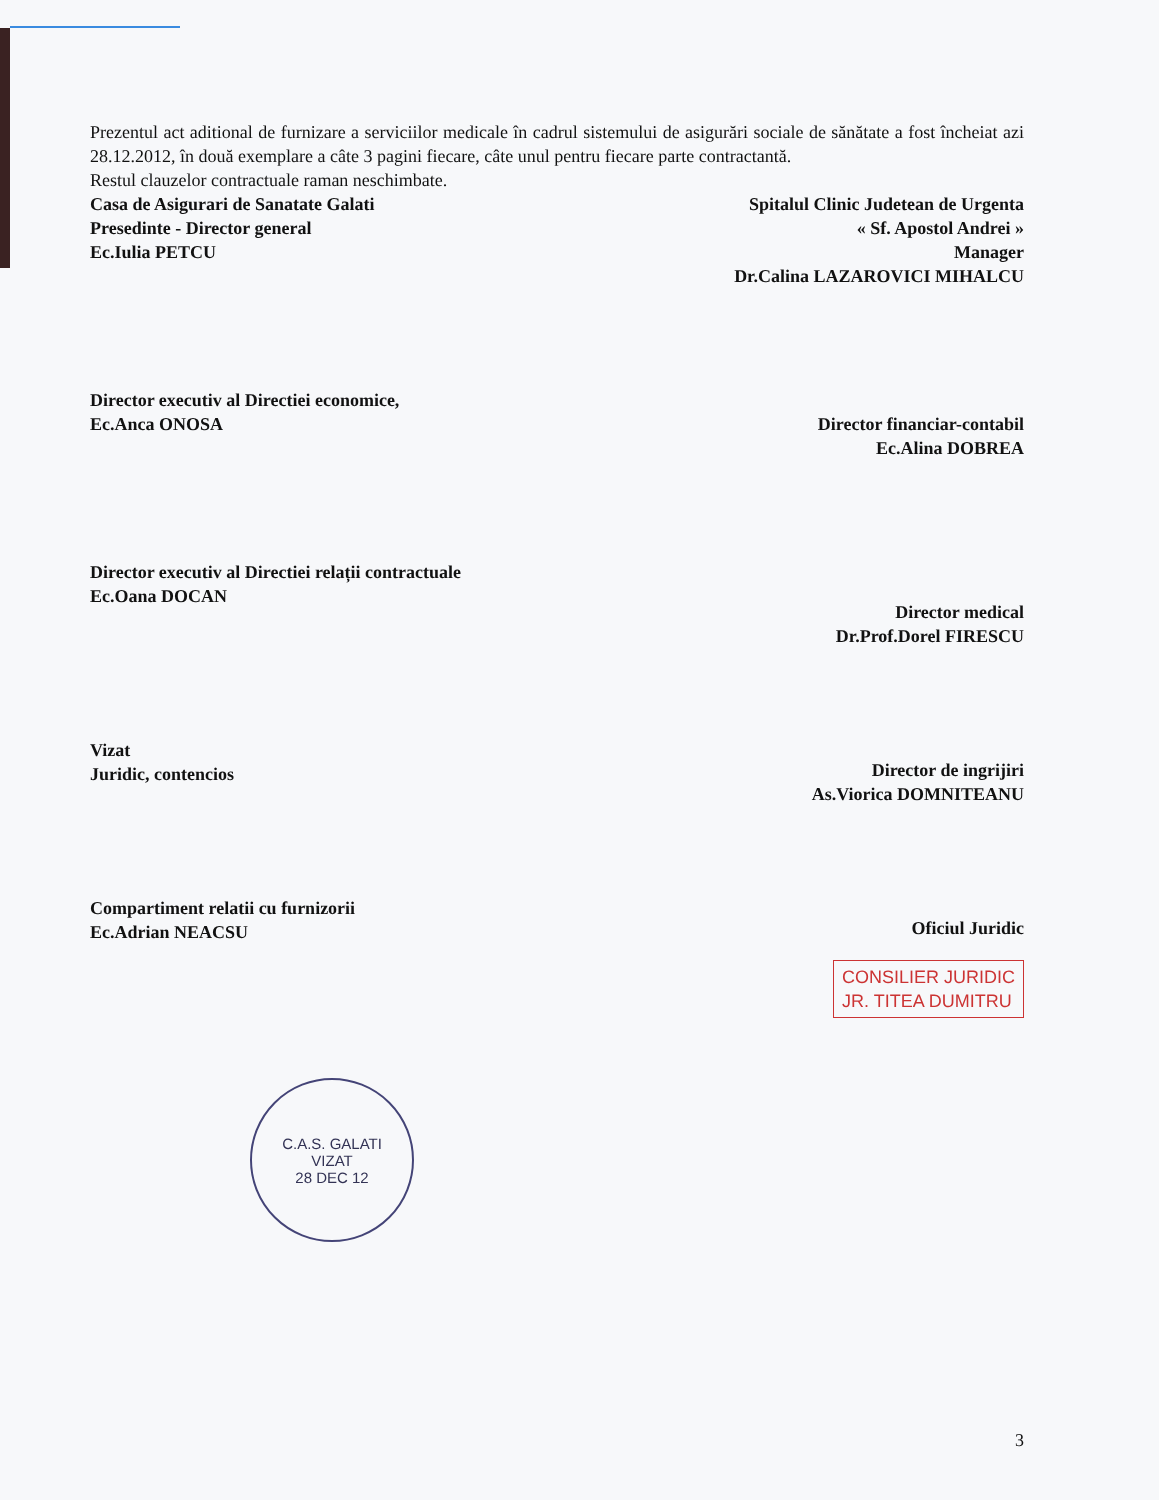Prezentul act aditional de furnizare a serviciilor medicale în cadrul sistemului de asigurări sociale de sănătate a fost încheiat azi 28.12.2012, în două exemplare a câte 3 pagini fiecare, câte unul pentru fiecare parte contractantă.
Restul clauzelor contractuale raman neschimbate.
Casa de Asigurari de Sanatate Galati
Presedinte - Director general
Ec.Iulia PETCU
Spitalul Clinic Judetean de Urgenta
« Sf. Apostol Andrei »
Manager
Dr.Calina LAZAROVICI MIHALCU
Director executiv al Directiei economice,
Ec.Anca ONOSA
Director financiar-contabil
Ec.Alina DOBREA
Director executiv al Directiei relații contractuale
Ec.Oana DOCAN
Director medical
Dr.Prof.Dorel FIRESCU
Vizat
Juridic, contencios
Director de ingrijiri
As.Viorica DOMNITEANU
Compartiment relatii cu furnizorii
Ec.Adrian NEACSU
Oficiul Juridic
CONSILIER JURIDIC
JR. TITEA DUMITRU
C.A.S. GALATI
VIZAT
28 DEC 12
3